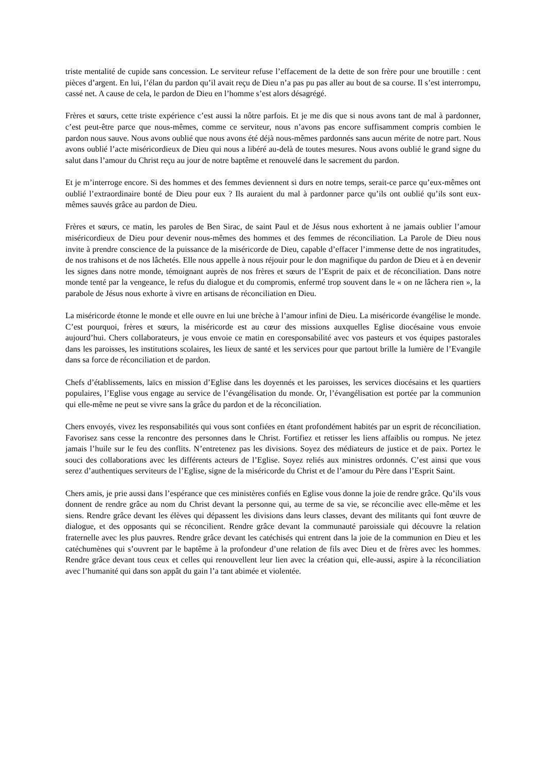triste mentalité de cupide sans concession. Le serviteur refuse l’effacement de la dette de son frère pour une broutille : cent pièces d’argent. En lui, l’élan du pardon qu’il avait reçu de Dieu n’a pas pu pas aller au bout de sa course. Il s’est interrompu, cassé net. A cause de cela, le pardon de Dieu en l’homme s’est alors désagrégé.
Frères et sœurs, cette triste expérience c’est aussi la nôtre parfois. Et je me dis que si nous avons tant de mal à pardonner, c’est peut-être parce que nous-mêmes, comme ce serviteur, nous n’avons pas encore suffisamment compris combien le pardon nous sauve. Nous avons oublié que nous avons été déjà nous-mêmes pardonnés sans aucun mérite de notre part. Nous avons oublié l’acte miséricordieux de Dieu qui nous a libéré au-delà de toutes mesures. Nous avons oublié le grand signe du salut dans l’amour du Christ reçu au jour de notre baptême et renouvelé dans le sacrement du pardon.
Et je m’interroge encore. Si des hommes et des femmes deviennent si durs en notre temps, serait-ce parce qu’eux-mêmes ont oublié l’extraordinaire bonté de Dieu pour eux ? Ils auraient du mal à pardonner parce qu’ils ont oublié qu’ils sont eux-mêmes sauvés grâce au pardon de Dieu.
Frères et sœurs, ce matin, les paroles de Ben Sirac, de saint Paul et de Jésus nous exhortent à ne jamais oublier l’amour miséricordieux de Dieu pour devenir nous-mêmes des hommes et des femmes de réconciliation. La Parole de Dieu nous invite à prendre conscience de la puissance de la miséricorde de Dieu, capable d’effacer l’immense dette de nos ingratitudes, de nos trahisons et de nos lâchetés. Elle nous appelle à nous réjouir pour le don magnifique du pardon de Dieu et à en devenir les signes dans notre monde, témoignant auprès de nos frères et sœurs de l’Esprit de paix et de réconciliation. Dans notre monde tenté par la vengeance, le refus du dialogue et du compromis, enfermé trop souvent dans le « on ne lâchera rien », la parabole de Jésus nous exhorte à vivre en artisans de réconciliation en Dieu.
La miséricorde étonne le monde et elle ouvre en lui une brèche à l’amour infini de Dieu. La miséricorde évangélise le monde. C’est pourquoi, frères et sœurs, la miséricorde est au cœur des missions auxquelles Eglise diocésaine vous envoie aujourd’hui. Chers collaborateurs, je vous envoie ce matin en coresponsabilité avec vos pasteurs et vos équipes pastorales dans les paroisses, les institutions scolaires, les lieux de santé et les services pour que partout brille la lumière de l’Evangile dans sa force de réconciliation et de pardon.
Chefs d’établissements, laïcs en mission d’Eglise dans les doyennés et les paroisses, les services diocésains et les quartiers populaires, l’Eglise vous engage au service de l’évangélisation du monde. Or, l’évangélisation est portée par la communion qui elle-même ne peut se vivre sans la grâce du pardon et de la réconciliation.
Chers envoyés, vivez les responsabilités qui vous sont confiées en étant profondément habités par un esprit de réconciliation. Favorisez sans cesse la rencontre des personnes dans le Christ. Fortifiez et retisser les liens affaiblis ou rompus. Ne jetez jamais l’huile sur le feu des conflits. N’entretenez pas les divisions. Soyez des médiateurs de justice et de paix. Portez le souci des collaborations avec les différents acteurs de l’Eglise. Soyez reliés aux ministres ordonnés. C’est ainsi que vous serez d’authentiques serviteurs de l’Eglise, signe de la miséricorde du Christ et de l’amour du Père dans l’Esprit Saint.
Chers amis, je prie aussi dans l’espérance que ces ministères confiés en Eglise vous donne la joie de rendre grâce. Qu’ils vous donnent de rendre grâce au nom du Christ devant la personne qui, au terme de sa vie, se réconcilie avec elle-même et les siens. Rendre grâce devant les élèves qui dépassent les divisions dans leurs classes, devant des militants qui font œuvre de dialogue, et des opposants qui se réconcilient. Rendre grâce devant la communauté paroissiale qui découvre la relation fraternelle avec les plus pauvres. Rendre grâce devant les catéchisés qui entrent dans la joie de la communion en Dieu et les catéchumènes qui s’ouvrent par le baptême à la profondeur d’une relation de fils avec Dieu et de frères avec les hommes. Rendre grâce devant tous ceux et celles qui renouvellent leur lien avec la création qui, elle-aussi, aspire à la réconciliation avec l’humanité qui dans son appât du gain l’a tant abimée et violentée.